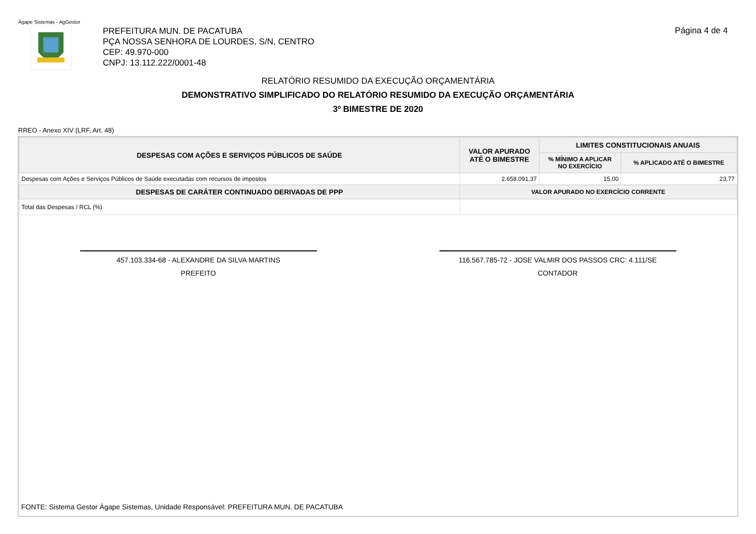Ágape Sistemas - AgGestor
PREFEITURA MUN. DE PACATUBA
PÇA NOSSA SENHORA DE LOURDES, S/N, CENTRO
CEP: 49.970-000
CNPJ: 13.112.222/0001-48
Página 4 de 4
RELATÓRIO RESUMIDO DA EXECUÇÃO ORÇAMENTÁRIA
DEMONSTRATIVO SIMPLIFICADO DO RELATÓRIO RESUMIDO DA EXECUÇÃO ORÇAMENTÁRIA
3º BIMESTRE DE 2020
RREO - Anexo XIV (LRF, Art. 48)
| DESPESAS COM AÇÕES E SERVIÇOS PÚBLICOS DE SAÚDE | VALOR APURADO ATÉ O BIMESTRE | LIMITES CONSTITUCIONAIS ANUAIS | |
| --- | --- | --- | --- |
| | | % MÍNIMO A APLICAR NO EXERCÍCIO | % APLICADO ATÉ O BIMESTRE |
| Despesas com Ações e Serviços Públicos de Saúde executadas com recursos de impostos | 2.658.091,37 | 15,00 | 23,77 |
| DESPESAS DE CARÁTER CONTINUADO DERIVADAS DE PPP | VALOR APURADO NO EXERCÍCIO CORRENTE | | |
| Total das Despesas / RCL (%) | | | |
457.103.334-68 - ALEXANDRE DA SILVA MARTINS
PREFEITO
116.567.785-72 - JOSE VALMIR DOS PASSOS CRC: 4.111/SE
CONTADOR
FONTE: Sistema Gestor Ágape Sistemas, Unidade Responsável: PREFEITURA MUN. DE PACATUBA